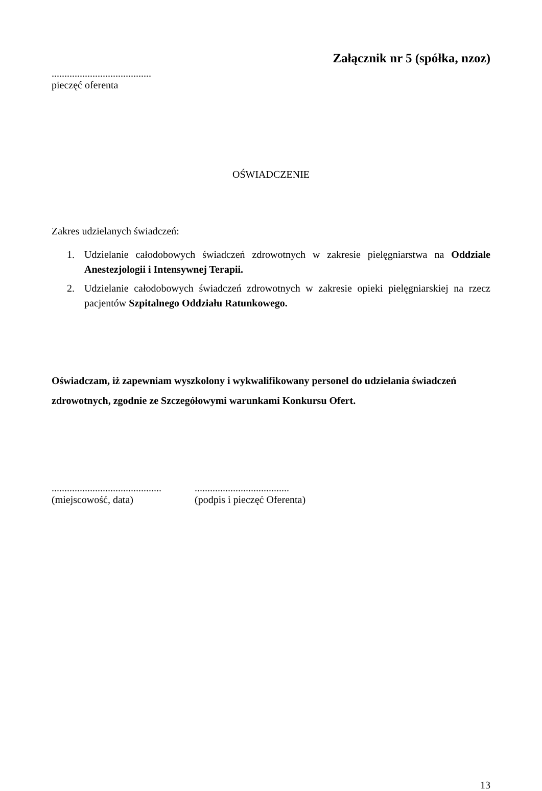Załącznik nr 5 (spółka, nzoz)
.......................................
pieczęć oferenta
OŚWIADCZENIE
Zakres udzielanych świadczeń:
1. Udzielanie całodobowych świadczeń zdrowotnych w zakresie pielęgniarstwa na Oddziale Anestezjologii i Intensywnej Terapii.
2. Udzielanie całodobowych świadczeń zdrowotnych w zakresie opieki pielęgniarskiej na rzecz pacjentów Szpitalnego Oddziału Ratunkowego.
Oświadczam, iż zapewniam wyszkolony i wykwalifikowany personel do udzielania świadczeń zdrowotnych, zgodnie ze Szczegółowymi warunkami Konkursu Ofert.
...........................................
(miejscowość, data)
.....................................
(podpis i pieczęć Oferenta)
13